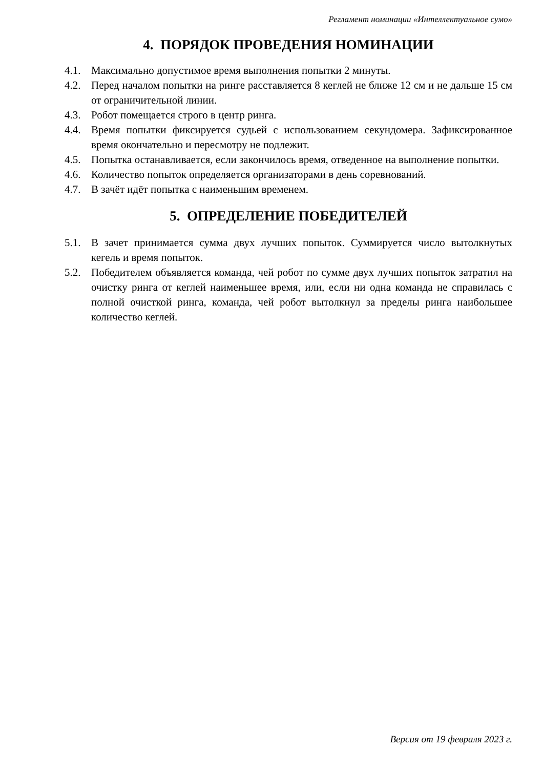Регламент номинации «Интеллектуальное сумо»
4. ПОРЯДОК ПРОВЕДЕНИЯ НОМИНАЦИИ
4.1. Максимально допустимое время выполнения попытки 2 минуты.
4.2. Перед началом попытки на ринге расставляется 8 кеглей не ближе 12 см и не дальше 15 см от ограничительной линии.
4.3. Робот помещается строго в центр ринга.
4.4. Время попытки фиксируется судьей с использованием секундомера. Зафиксированное время окончательно и пересмотру не подлежит.
4.5. Попытка останавливается, если закончилось время, отведенное на выполнение попытки.
4.6. Количество попыток определяется организаторами в день соревнований.
4.7. В зачёт идёт попытка с наименьшим временем.
5. ОПРЕДЕЛЕНИЕ ПОБЕДИТЕЛЕЙ
5.1. В зачет принимается сумма двух лучших попыток. Суммируется число вытолкнутых кегель и время попыток.
5.2. Победителем объявляется команда, чей робот по сумме двух лучших попыток затратил на очистку ринга от кеглей наименьшее время, или, если ни одна команда не справилась с полной очисткой ринга, команда, чей робот вытолкнул за пределы ринга наибольшее количество кеглей.
Версия от 19 февраля 2023 г.